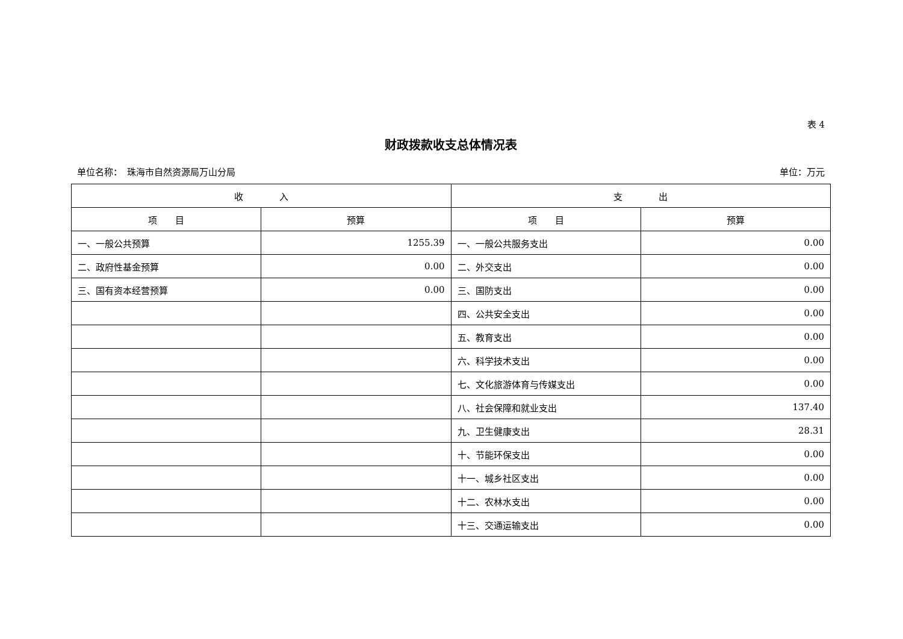表 4
财政拨款收支总体情况表
单位名称：　珠海市自然资源局万山分局 单位：万元
| 收 入 | | 支 出 | |
| --- | --- | --- | --- |
| 项 目 | 预算 | 项 目 | 预算 |
| 一、一般公共预算 | 1255.39 | 一、一般公共服务支出 | 0.00 |
| 二、政府性基金预算 | 0.00 | 二、外交支出 | 0.00 |
| 三、国有资本经营预算 | 0.00 | 三、国防支出 | 0.00 |
| | | 四、公共安全支出 | 0.00 |
| | | 五、教育支出 | 0.00 |
| | | 六、科学技术支出 | 0.00 |
| | | 七、文化旅游体育与传媒支出 | 0.00 |
| | | 八、社会保障和就业支出 | 137.40 |
| | | 九、卫生健康支出 | 28.31 |
| | | 十、节能环保支出 | 0.00 |
| | | 十一、城乡社区支出 | 0.00 |
| | | 十二、农林水支出 | 0.00 |
| | | 十三、交通运输支出 | 0.00 |